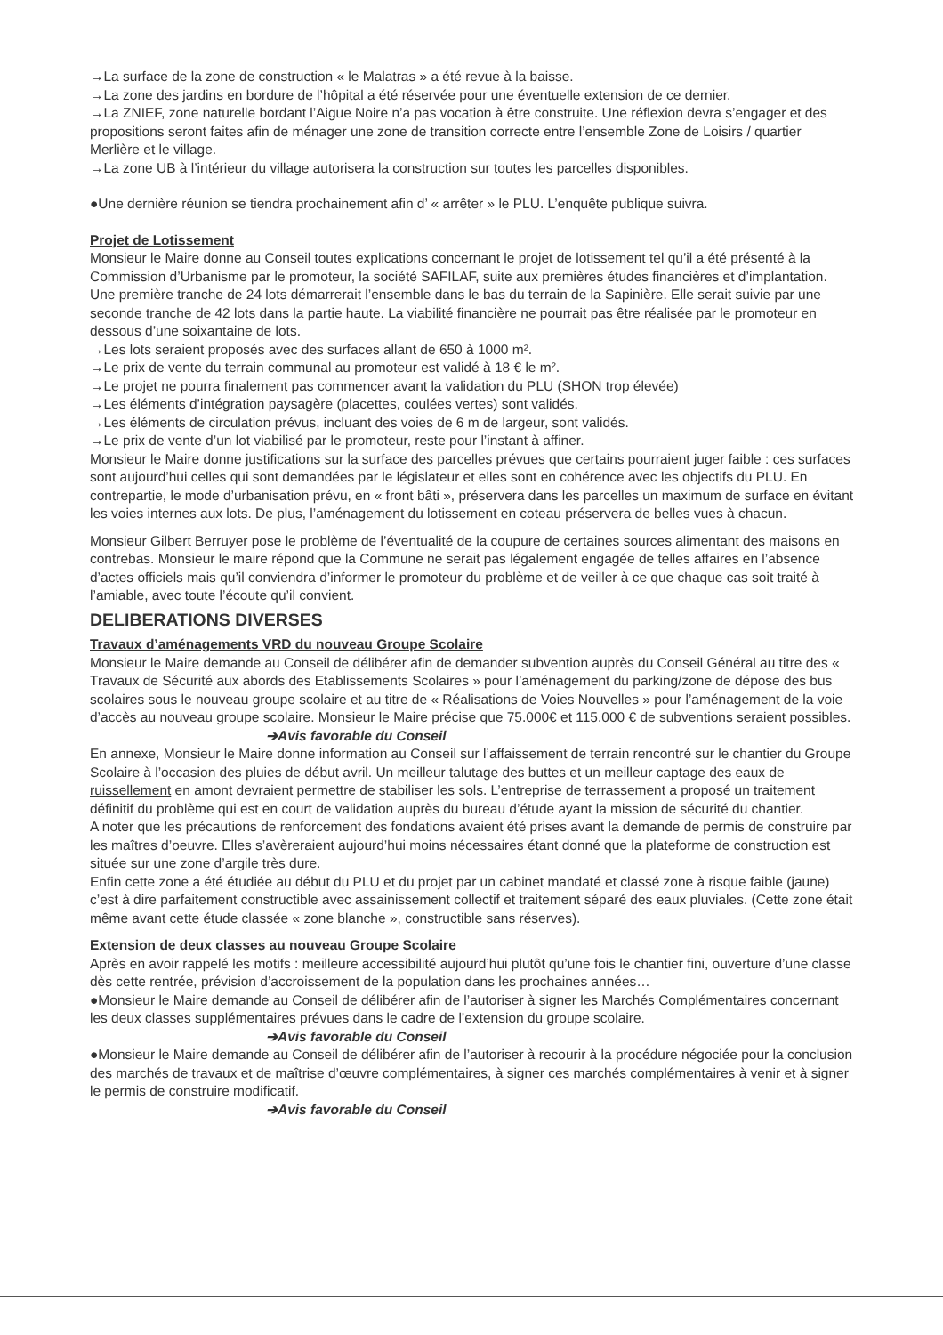→La surface de la zone de construction « le Malatras » a été revue à la baisse.
→La zone des jardins en bordure de l’hôpital a été réservée pour une éventuelle extension de ce dernier.
→La ZNIEF, zone naturelle bordant l’Aigue Noire n’a pas vocation à être construite. Une réflexion devra s’engager et des propositions seront faites afin de ménager une zone de transition correcte entre l’ensemble Zone de Loisirs / quartier Merlière et le village.
→La zone UB à l’intérieur du village autorisera la construction sur toutes les parcelles disponibles.
●Une dernière réunion se tiendra prochainement afin d’ « arrêter » le PLU. L’enquête publique suivra.
Projet de Lotissement
Monsieur le Maire donne au Conseil toutes explications concernant le projet de lotissement tel qu’il a été présenté à la Commission d’Urbanisme par le promoteur, la société SAFILAF, suite aux premières études financières et d’implantation.
Une première tranche de 24 lots démarrerait l’ensemble dans le bas du terrain de la Sapinière. Elle serait suivie par une seconde tranche de 42 lots dans la partie haute. La viabilité financière ne pourrait pas être réalisée par le promoteur en dessous d’une soixantaine de lots.
→Les lots seraient proposés avec des surfaces allant de 650 à 1000 m².
→Le prix de vente du terrain communal au promoteur est validé à 18 € le m².
→Le projet ne pourra finalement pas commencer avant la validation du PLU (SHON trop élevée)
→Les éléments d’intégration paysagère (placettes, coulées vertes) sont validés.
→Les éléments de circulation prévus, incluant des voies de 6 m de largeur, sont validés.
→Le prix de vente d’un lot viabilisé par le promoteur, reste pour l’instant à affiner.
Monsieur le Maire donne justifications sur la surface des parcelles prévues que certains pourraient juger faible : ces surfaces sont aujourd’hui celles qui sont demandées par le législateur et elles sont en cohérence avec les objectifs du PLU. En contrepartie, le mode d’urbanisation prévu, en « front bâti », préservera dans les parcelles un maximum de surface en évitant les voies internes aux lots. De plus, l’aménagement du lotissement en coteau préservera de belles vues à chacun.
Monsieur Gilbert Berruyer pose le problème de l’éventualité de la coupure de certaines sources alimentant des maisons en contrebas. Monsieur le maire répond que la Commune ne serait pas légalement engagée de telles affaires en l’absence d’actes officiels mais qu’il conviendra d’informer le promoteur du problème et de veiller à ce que chaque cas soit traité à l’amiable, avec toute l’écoute qu’il convient.
DELIBERATIONS DIVERSES
Travaux d’aménagements VRD du nouveau Groupe Scolaire
Monsieur le Maire demande au Conseil de délibérer afin de demander subvention auprès du Conseil Général au titre des « Travaux de Sécurité aux abords des Etablissements Scolaires » pour l’aménagement du parking/zone de dépose des bus scolaires sous le nouveau groupe scolaire et au titre de « Réalisations de Voies Nouvelles » pour l’aménagement de la voie d’accès au nouveau groupe scolaire. Monsieur le Maire précise que 75.000€ et 115.000 € de subventions seraient possibles.
➔Avis favorable du Conseil
En annexe, Monsieur le Maire donne information au Conseil sur l’affaissement de terrain rencontré sur le chantier du Groupe Scolaire à l’occasion des pluies de début avril. Un meilleur talutage des buttes et un meilleur captage des eaux de ruissellement en amont devraient permettre de stabiliser les sols. L’entreprise de terrassement a proposé un traitement définitif du problème qui est en court de validation auprès du bureau d’étude ayant la mission de sécurité du chantier.
A noter que les précautions de renforcement des fondations avaient été prises avant la demande de permis de construire par les maîtres d’oeuvre. Elles s’avèreraient aujourd’hui moins nécessaires étant donné que la plateforme de construction est située sur une zone d’argile très dure.
Enfin cette zone a été étudiée au début du PLU et du projet par un cabinet mandaté et classé zone à risque faible (jaune) c’est à dire parfaitement constructible avec assainissement collectif et traitement séparé des eaux pluviales. (Cette zone était même avant cette étude classée « zone blanche », constructible sans réserves).
Extension de deux classes au nouveau Groupe Scolaire
Après en avoir rappelé les motifs : meilleure accessibilité aujourd’hui plutôt qu’une fois le chantier fini, ouverture d’une classe dès cette rentrée, prévision d’accroissement de la population dans les prochaines années…
●Monsieur le Maire demande au Conseil de délibérer afin de l’autoriser à signer les Marchés Complémentaires concernant les deux classes supplémentaires prévues dans le cadre de l’extension du groupe scolaire.
➔Avis favorable du Conseil
●Monsieur le Maire demande au Conseil de délibérer afin de l’autoriser à recourir à la procédure négociée pour la conclusion des marchés de travaux et de maîtrise d’œuvre complémentaires, à signer ces marchés complémentaires à venir et à signer le permis de construire modificatif.
➔Avis favorable du Conseil